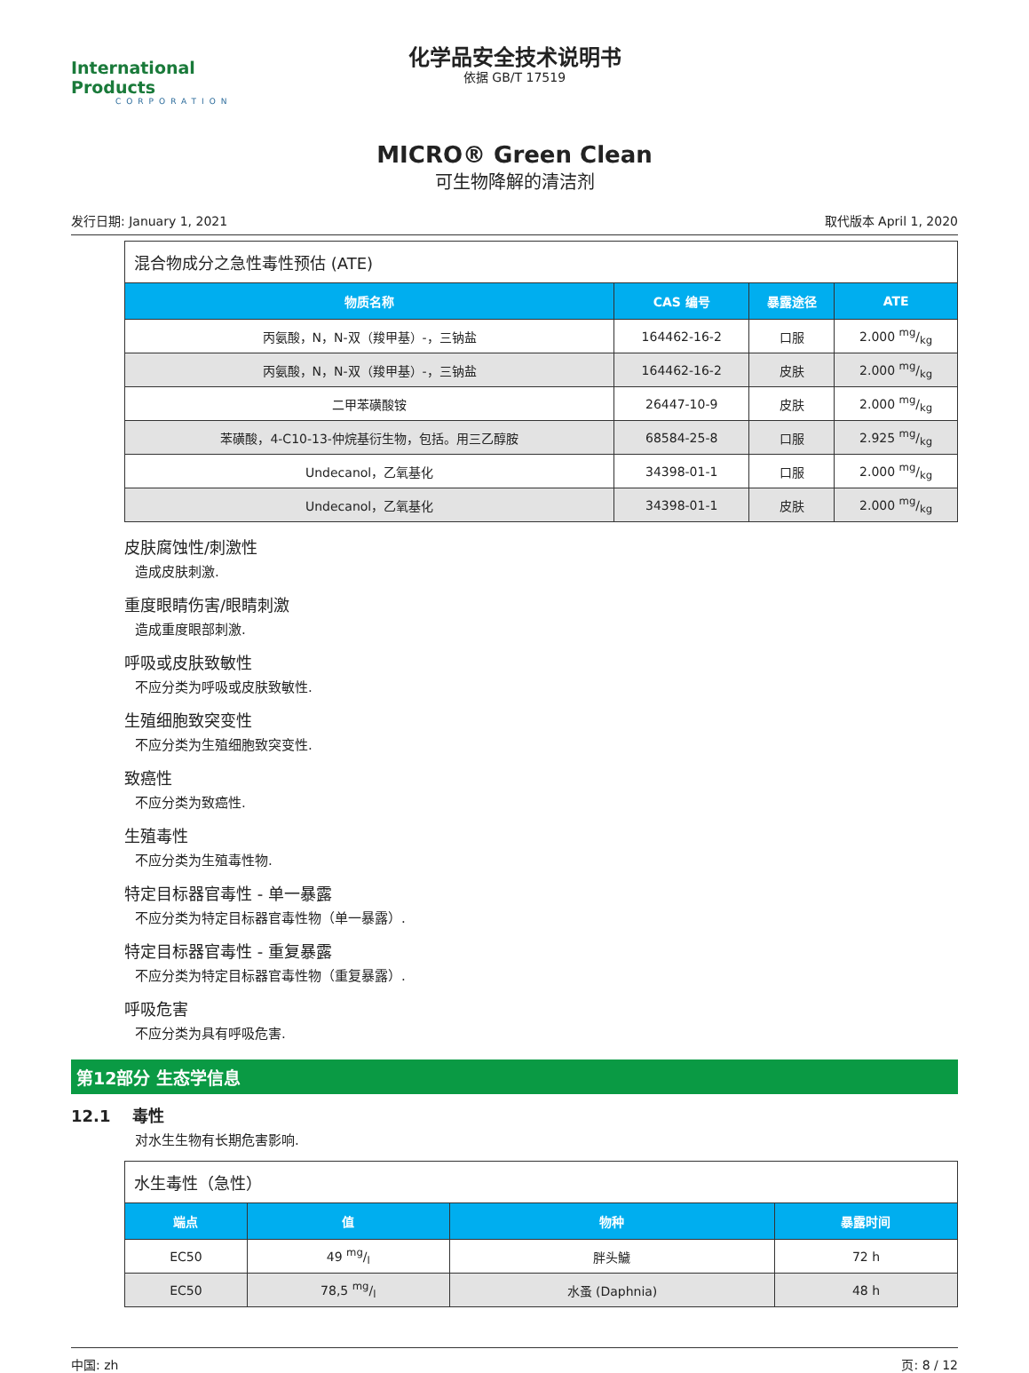International Products
CORPORATION
化学品安全技术说明书
依据 GB/T 17519
MICRO® Green Clean
可生物降解的清洁剂
发行日期: January 1, 2021 取代版本 April 1, 2020
| 混合物成分之急性毒性预估 (ATE) | | | |
| 物质名称 | CAS 编号 | 暴露途径 | ATE |
| 丙氨酸，N，N-双（羧甲基）-，三钠盐 | 164462-16-2 | 口服 | 2.000 mg/kg |
| 丙氨酸，N，N-双（羧甲基）-，三钠盐 | 164462-16-2 | 皮肤 | 2.000 mg/kg |
| 二甲苯磺酸铵 | 26447-10-9 | 皮肤 | 2.000 mg/kg |
| 苯磺酸，4-C10-13-仲烷基衍生物，包括。用三乙醇胺 | 68584-25-8 | 口服 | 2.925 mg/kg |
| Undecanol，乙氧基化 | 34398-01-1 | 口服 | 2.000 mg/kg |
| Undecanol，乙氧基化 | 34398-01-1 | 皮肤 | 2.000 mg/kg |
皮肤腐蚀性/刺激性
造成皮肤刺激.
重度眼睛伤害/眼睛刺激
造成重度眼部刺激.
呼吸或皮肤致敏性
不应分类为呼吸或皮肤致敏性.
生殖细胞致突变性
不应分类为生殖细胞致突变性.
致癌性
不应分类为致癌性.
生殖毒性
不应分类为生殖毒性物.
特定目标器官毒性 - 单一暴露
不应分类为特定目标器官毒性物（单一暴露）.
特定目标器官毒性 - 重复暴露
不应分类为特定目标器官毒性物（重复暴露）.
呼吸危害
不应分类为具有呼吸危害.
第12部分 生态学信息
12.1 毒性
对水生生物有长期危害影响.
| 水生毒性（急性） | | | |
| 端点 | 值 | 物种 | 暴露时间 |
| EC50 | 49 mg/l | 胖头鱥 | 72 h |
| EC50 | 78,5 mg/l | 水蚤 (Daphnia) | 48 h |
中国: zh 页: 8 / 12